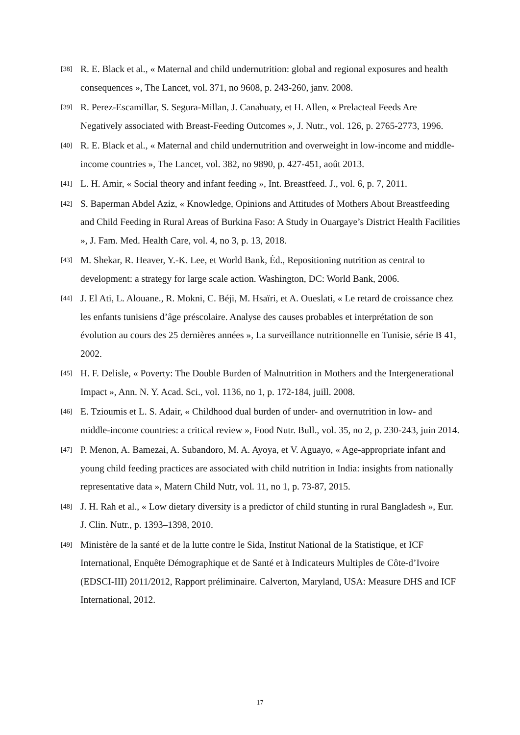[38] R. E. Black et al., « Maternal and child undernutrition: global and regional exposures and health consequences », The Lancet, vol. 371, no 9608, p. 243-260, janv. 2008.
[39] R. Perez-Escamillar, S. Segura-Millan, J. Canahuaty, et H. Allen, « Prelacteal Feeds Are Negatively associated with Breast-Feeding Outcomes », J. Nutr., vol. 126, p. 2765-2773, 1996.
[40] R. E. Black et al., « Maternal and child undernutrition and overweight in low-income and middle-income countries », The Lancet, vol. 382, no 9890, p. 427-451, août 2013.
[41] L. H. Amir, « Social theory and infant feeding », Int. Breastfeed. J., vol. 6, p. 7, 2011.
[42] S. Baperman Abdel Aziz, « Knowledge, Opinions and Attitudes of Mothers About Breastfeeding and Child Feeding in Rural Areas of Burkina Faso: A Study in Ouargaye’s District Health Facilities », J. Fam. Med. Health Care, vol. 4, no 3, p. 13, 2018.
[43] M. Shekar, R. Heaver, Y.-K. Lee, et World Bank, Éd., Repositioning nutrition as central to development: a strategy for large scale action. Washington, DC: World Bank, 2006.
[44] J. El Ati, L. Alouane., R. Mokni, C. Béji, M. Hsaïri, et A. Oueslati, « Le retard de croissance chez les enfants tunisiens d’âge préscolaire. Analyse des causes probables et interprétation de son évolution au cours des 25 dernières années », La surveillance nutritionnelle en Tunisie, série B 41, 2002.
[45] H. F. Delisle, « Poverty: The Double Burden of Malnutrition in Mothers and the Intergenerational Impact », Ann. N. Y. Acad. Sci., vol. 1136, no 1, p. 172-184, juill. 2008.
[46] E. Tzioumis et L. S. Adair, « Childhood dual burden of under- and overnutrition in low- and middle-income countries: a critical review », Food Nutr. Bull., vol. 35, no 2, p. 230-243, juin 2014.
[47] P. Menon, A. Bamezai, A. Subandoro, M. A. Ayoya, et V. Aguayo, « Age-appropriate infant and young child feeding practices are associated with child nutrition in India: insights from nationally representative data », Matern Child Nutr, vol. 11, no 1, p. 73-87, 2015.
[48] J. H. Rah et al., « Low dietary diversity is a predictor of child stunting in rural Bangladesh », Eur. J. Clin. Nutr., p. 1393–1398, 2010.
[49] Ministère de la santé et de la lutte contre le Sida, Institut National de la Statistique, et ICF International, Enquête Démographique et de Santé et à Indicateurs Multiples de Côte-d’Ivoire (EDSCI-III) 2011/2012, Rapport préliminaire. Calverton, Maryland, USA: Measure DHS and ICF International, 2012.
17